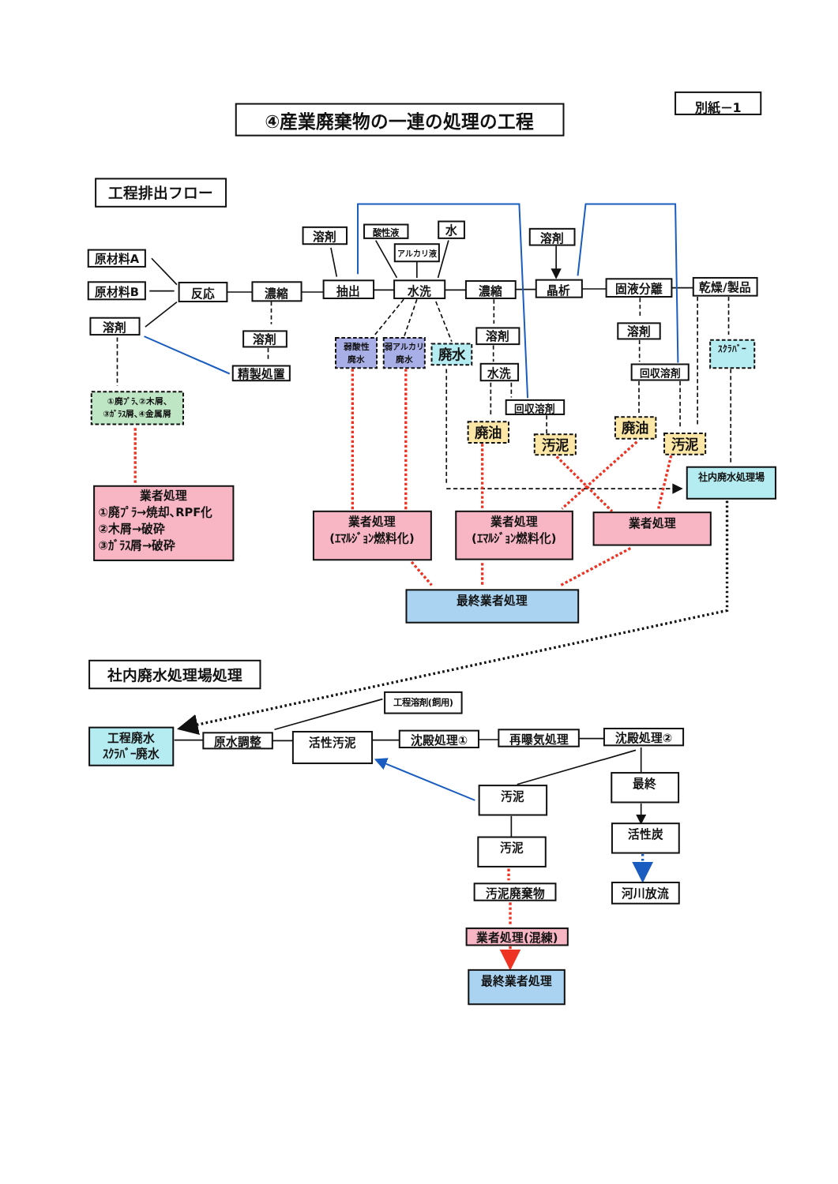④産業廃棄物の一連の処理の工程
別紙－1
工程排出フロー
原材料A
原材料B
溶剤
反応
濃縮
溶剤
精製処置
溶剤
抽出
酸性液
水
アルカリ液
水洗
濃縮
溶剤
水洗
回収溶剤
溶剤
晶析
固液分離
溶剤
回収溶剤
乾燥/製品
①廃ﾌﾟﾗ､②木屑､
③ｶﾞﾗｽ屑､④金属屑
弱酸性
廃水
弱アルカリ
廃水
廃水
廃油
汚泥
廃油
汚泥
ｽｸﾗﾊﾞｰ
社内廃水処理場
業者処理
①廃ﾌﾟﾗ→焼却､RPF化
②木屑→破砕
③ｶﾞﾗｽ屑→破砕
業者処理
(ｴﾏﾙｼﾞｮﾝ燃料化)
業者処理
(ｴﾏﾙｼﾞｮﾝ燃料化)
業者処理
最終業者処理
社内廃水処理場処理
工程溶剤(飼用)
工程廃水
ｽｸﾗﾊﾞｰ廃水
原水調整
活性汚泥
沈殿処理①
再曝気処理
沈殿処理②
汚泥
最終
汚泥
活性炭
汚泥廃棄物
河川放流
業者処理(混練)
最終業者処理